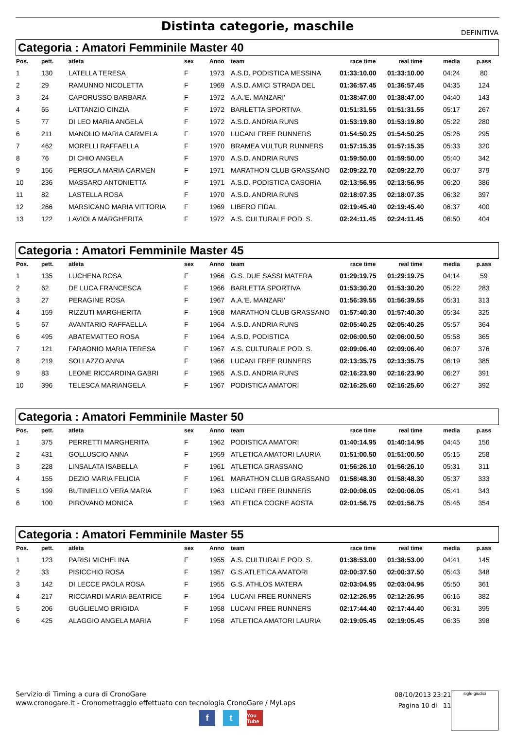Distinta categorie, maschile
DEFINITIVA
Categoria : Amatori Femminile Master 40
| Pos. | pett. | atleta | sex | Anno | team | race time | real time | media | p.ass |
| --- | --- | --- | --- | --- | --- | --- | --- | --- | --- |
| 1 | 130 | LATELLA TERESA | F | 1973 | A.S.D. PODISTICA MESSINA | 01:33:10.00 | 01:33:10.00 | 04:24 | 80 |
| 2 | 29 | RAMUNNO NICOLETTA | F | 1969 | A.S.D. AMICI STRADA DEL | 01:36:57.45 | 01:36:57.45 | 04:35 | 124 |
| 3 | 24 | CAPORUSSO BARBARA | F | 1972 | A.A.'E. MANZARI' | 01:38:47.00 | 01:38:47.00 | 04:40 | 143 |
| 4 | 65 | LATTANZIO CINZIA | F | 1972 | BARLETTA SPORTIVA | 01:51:31.55 | 01:51:31.55 | 05:17 | 267 |
| 5 | 77 | DI LEO MARIA ANGELA | F | 1972 | A.S.D. ANDRIA RUNS | 01:53:19.80 | 01:53:19.80 | 05:22 | 280 |
| 6 | 211 | MANOLIO MARIA CARMELA | F | 1970 | LUCANI FREE RUNNERS | 01:54:50.25 | 01:54:50.25 | 05:26 | 295 |
| 7 | 462 | MORELLI RAFFAELLA | F | 1970 | BRAMEA VULTUR RUNNERS | 01:57:15.35 | 01:57:15.35 | 05:33 | 320 |
| 8 | 76 | DI CHIO ANGELA | F | 1970 | A.S.D. ANDRIA RUNS | 01:59:50.00 | 01:59:50.00 | 05:40 | 342 |
| 9 | 156 | PERGOLA MARIA CARMEN | F | 1971 | MARATHON CLUB GRASSANO | 02:09:22.70 | 02:09:22.70 | 06:07 | 379 |
| 10 | 236 | MASSARO ANTONIETTA | F | 1971 | A.S.D. PODISTICA CASORIA | 02:13:56.95 | 02:13:56.95 | 06:20 | 386 |
| 11 | 82 | LASTELLA ROSA | F | 1970 | A.S.D. ANDRIA RUNS | 02:18:07.35 | 02:18:07.35 | 06:32 | 397 |
| 12 | 266 | MARSICANO MARIA VITTORIA | F | 1969 | LIBERO FIDAL | 02:19:45.40 | 02:19:45.40 | 06:37 | 400 |
| 13 | 122 | LAVIOLA MARGHERITA | F | 1972 | A.S. CULTURALE POD. S. | 02:24:11.45 | 02:24:11.45 | 06:50 | 404 |
Categoria : Amatori Femminile Master 45
| Pos. | pett. | atleta | sex | Anno | team | race time | real time | media | p.ass |
| --- | --- | --- | --- | --- | --- | --- | --- | --- | --- |
| 1 | 135 | LUCHENA ROSA | F | 1966 | G.S. DUE SASSI MATERA | 01:29:19.75 | 01:29:19.75 | 04:14 | 59 |
| 2 | 62 | DE LUCA FRANCESCA | F | 1966 | BARLETTA SPORTIVA | 01:53:30.20 | 01:53:30.20 | 05:22 | 283 |
| 3 | 27 | PERAGINE ROSA | F | 1967 | A.A.'E. MANZARI' | 01:56:39.55 | 01:56:39.55 | 05:31 | 313 |
| 4 | 159 | RIZZUTI MARGHERITA | F | 1968 | MARATHON CLUB GRASSANO | 01:57:40.30 | 01:57:40.30 | 05:34 | 325 |
| 5 | 67 | AVANTARIO RAFFAELLA | F | 1964 | A.S.D. ANDRIA RUNS | 02:05:40.25 | 02:05:40.25 | 05:57 | 364 |
| 6 | 495 | ABATEMATTEO ROSA | F | 1964 | A.S.D. PODISTICA | 02:06:00.50 | 02:06:00.50 | 05:58 | 365 |
| 7 | 121 | FARAONIO MARIA TERESA | F | 1967 | A.S. CULTURALE POD. S. | 02:09:06.40 | 02:09:06.40 | 06:07 | 376 |
| 8 | 219 | SOLLAZZO ANNA | F | 1966 | LUCANI FREE RUNNERS | 02:13:35.75 | 02:13:35.75 | 06:19 | 385 |
| 9 | 83 | LEONE RICCARDINA GABRI | F | 1965 | A.S.D. ANDRIA RUNS | 02:16:23.90 | 02:16:23.90 | 06:27 | 391 |
| 10 | 396 | TELESCA MARIANGELA | F | 1967 | PODISTICA AMATORI | 02:16:25.60 | 02:16:25.60 | 06:27 | 392 |
Categoria : Amatori Femminile Master 50
| Pos. | pett. | atleta | sex | Anno | team | race time | real time | media | p.ass |
| --- | --- | --- | --- | --- | --- | --- | --- | --- | --- |
| 1 | 375 | PERRETTI MARGHERITA | F | 1962 | PODISTICA AMATORI | 01:40:14.95 | 01:40:14.95 | 04:45 | 156 |
| 2 | 431 | GOLLUSCIO ANNA | F | 1959 | ATLETICA AMATORI LAURIA | 01:51:00.50 | 01:51:00.50 | 05:15 | 258 |
| 3 | 228 | LINSALATA ISABELLA | F | 1961 | ATLETICA GRASSANO | 01:56:26.10 | 01:56:26.10 | 05:31 | 311 |
| 4 | 155 | DEZIO MARIA FELICIA | F | 1961 | MARATHON CLUB GRASSANO | 01:58:48.30 | 01:58:48.30 | 05:37 | 333 |
| 5 | 199 | BUTINIELLO VERA MARIA | F | 1963 | LUCANI FREE RUNNERS | 02:00:06.05 | 02:00:06.05 | 05:41 | 343 |
| 6 | 100 | PIROVANO MONICA | F | 1963 | ATLETICA COGNE AOSTA | 02:01:56.75 | 02:01:56.75 | 05:46 | 354 |
Categoria : Amatori Femminile Master 55
| Pos. | pett. | atleta | sex | Anno | team | race time | real time | media | p.ass |
| --- | --- | --- | --- | --- | --- | --- | --- | --- | --- |
| 1 | 123 | PARISI MICHELINA | F | 1955 | A.S. CULTURALE POD. S. | 01:38:53.00 | 01:38:53.00 | 04:41 | 145 |
| 2 | 33 | PISICCHIO ROSA | F | 1957 | G.S.ATLETICA AMATORI | 02:00:37.50 | 02:00:37.50 | 05:43 | 348 |
| 3 | 142 | DI LECCE PAOLA ROSA | F | 1955 | G.S. ATHLOS MATERA | 02:03:04.95 | 02:03:04.95 | 05:50 | 361 |
| 4 | 217 | RICCIARDI MARIA BEATRICE | F | 1954 | LUCANI FREE RUNNERS | 02:12:26.95 | 02:12:26.95 | 06:16 | 382 |
| 5 | 206 | GUGLIELMO BRIGIDA | F | 1958 | LUCANI FREE RUNNERS | 02:17:44.40 | 02:17:44.40 | 06:31 | 395 |
| 6 | 425 | ALAGGIO ANGELA MARIA | F | 1958 | ATLETICA AMATORI LAURIA | 02:19:05.45 | 02:19:05.45 | 06:35 | 398 |
Servizio di Timing a cura di CronoGare
www.cronogare.it - Cronometraggio effettuato con tecnologia CronoGare / MyLaps
08/10/2013 23:21
Pagina 10 di 11
sigle giudici
ft You Tube